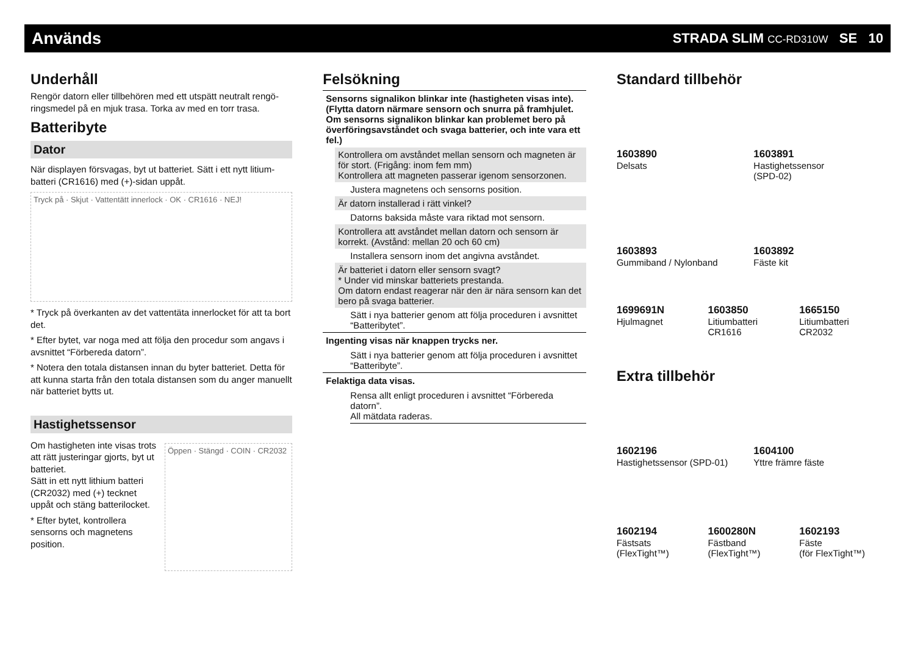Används
STRADA SLIM CC-RD310W SE 10
Underhåll
Rengör datorn eller tillbehören med ett utspätt neutralt rengö­ringsmedel på en mjuk trasa. Torka av med en torr trasa.
Batteribyte
Dator
När displayen försvagas, byt ut batteriet. Sätt i ett nytt litium­batteri (CR1616) med (+)-sidan uppåt.
Tryck på · Skjut · Vattentätt innerlock · OK · CR1616 · NEJ!
* Tryck på överkanten av det vatten­täta innerlocket för att ta bort det.
* Efter bytet, var noga med att följa den procedur som angavs i avsnittet “Förbereda datorn”.
* Notera den totala distansen innan du byter batteriet. Detta för att kunna starta från den totala distansen som du anger manuellt när batteriet bytts ut.
Hastighetssensor
Om hastigheten inte visas trots att rätt justeringar gjorts, byt ut batteriet.
Sätt in ett nytt lithium batteri (CR2032) med (+) tecknet uppåt och stäng batterilocket.
* Efter bytet, kontrollera sensorns och magnetens position.
Öppen · Stängd · COIN · CR2032
Felsökning
Sensorns signalikon blinkar inte (hastigheten visas inte).
(Flytta datorn närmare sensorn och snurra på framhjulet. Om sensorns signalikon blinkar kan problemet bero på över­föringsavståndet och svaga batterier, och inte vara ett fel.)
Kontrollera om avståndet mellan sensorn och magneten är för stort. (Frigång: inom fem mm)
Kontrollera att magneten passerar igenom sensorzonen.
Justera magnetens och sensorns position.
Är datorn installerad i rätt vinkel?
Datorns baksida måste vara riktad mot sensorn.
Kontrollera att avståndet mellan datorn och sensorn är korrekt. (Avstånd: mellan 20 och 60 cm)
Installera sensorn inom det angivna avståndet.
Är batteriet i datorn eller sensorn svagt?
* Under vid minskar batteriets prestanda.
Om datorn endast reagerar när den är nära sensorn kan det bero på svaga batterier.
Sätt i nya batterier genom att följa proceduren i avsnit­tet “Batteribytet”.
Ingenting visas när knappen trycks ner.
Sätt i nya batterier genom att följa proceduren i avsnit­tet “Batteribyte”.
Felaktiga data visas.
Rensa allt enligt proceduren i avsnittet “Förbereda datorn”.
All mätdata raderas.
Standard tillbehör
1603890
Delsats
1603891
Hastighetssensor
(SPD-02)
1603893
Gummiband / Nylonband
1603892
Fäste kit
1699691N
Hjulmagnet
1603850
Litiumbatteri
CR1616
1665150
Litiumbatteri
CR2032
Extra tillbehör
1602196
Hastighetssensor (SPD-01)
1604100
Yttre främre fäste
1602194
Fästsats
(FlexTight™)
1600280N
Fästband
(FlexTight™)
1602193
Fäste
(för FlexTight™)